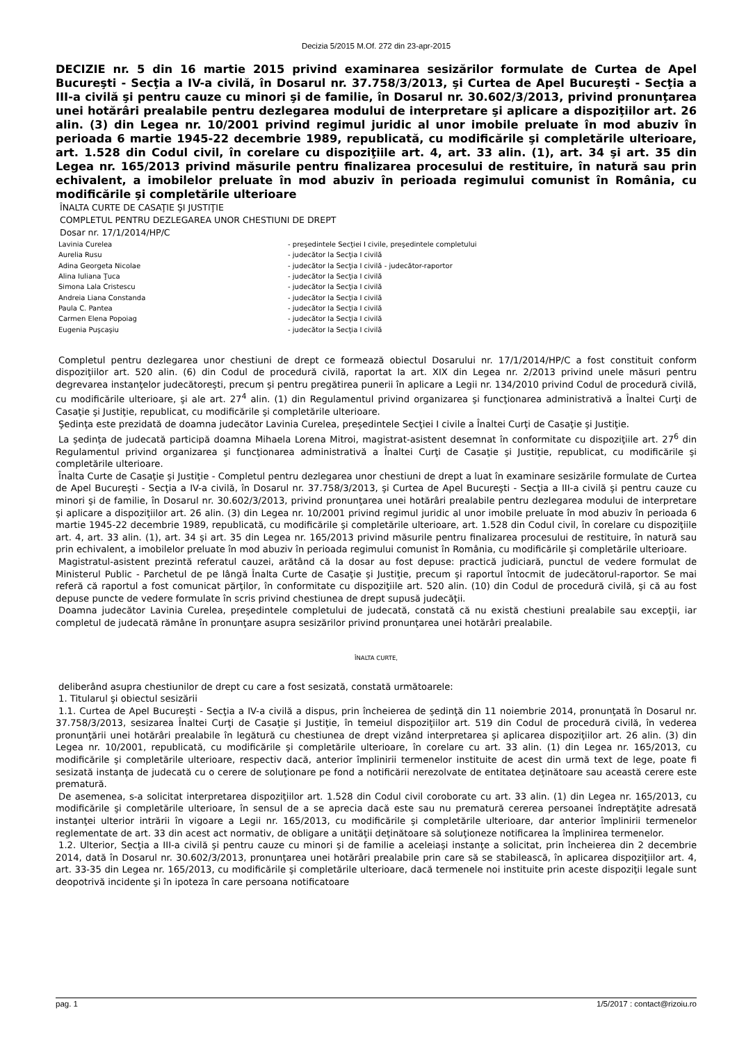Decizia 5/2015 M.Of. 272 din 23-apr-2015
DECIZIE nr. 5 din 16 martie 2015 privind examinarea sesizărilor formulate de Curtea de Apel Bucureşti - Secţia a IV-a civilă, în Dosarul nr. 37.758/3/2013, şi Curtea de Apel Bucureşti - Secţia a III-a civilă şi pentru cauze cu minori şi de familie, în Dosarul nr. 30.602/3/2013, privind pronunţarea unei hotărâri prealabile pentru dezlegarea modului de interpretare şi aplicare a dispoziţiilor art. 26 alin. (3) din Legea nr. 10/2001 privind regimul juridic al unor imobile preluate în mod abuziv în perioada 6 martie 1945-22 decembrie 1989, republicată, cu modificările şi completările ulterioare, art. 1.528 din Codul civil, în corelare cu dispoziţiile art. 4, art. 33 alin. (1), art. 34 şi art. 35 din Legea nr. 165/2013 privind măsurile pentru finalizarea procesului de restituire, în natură sau prin echivalent, a imobilelor preluate în mod abuziv în perioada regimului comunist în România, cu modificările şi completările ulterioare
ÎNALTA CURTE DE CASAŢIE ŞI JUSTIŢIE
COMPLETUL PENTRU DEZLEGAREA UNOR CHESTIUNI DE DREPT
Dosar nr. 17/1/2014/HP/C
| Lavinia Curelea | - preşedintele Secţiei I civile, preşedintele completului |
| Aurelia Rusu | - judecător la Secţia I civilă |
| Adina Georgeta Nicolae | - judecător la Secţia I civilă - judecător-raportor |
| Alina Iuliana Ţuca | - judecător la Secţia I civilă |
| Simona Lala Cristescu | - judecător la Secţia I civilă |
| Andreia Liana Constanda | - judecător la Secţia I civilă |
| Paula C. Pantea | - judecător la Secţia I civilă |
| Carmen Elena Popoiag | - judecător la Secţia I civilă |
| Eugenia Puşcaşiu | - judecător la Secţia I civilă |
Completul pentru dezlegarea unor chestiuni de drept ce formează obiectul Dosarului nr. 17/1/2014/HP/C a fost constituit conform dispoziţiilor art. 520 alin. (6) din Codul de procedură civilă, raportat la art. XIX din Legea nr. 2/2013 privind unele măsuri pentru degrevarea instanţelor judecătoreşti, precum şi pentru pregătirea punerii în aplicare a Legii nr. 134/2010 privind Codul de procedură civilă, cu modificările ulterioare, şi ale art. 27<sup>4</sup> alin. (1) din Regulamentul privind organizarea şi funcţionarea administrativă a Înaltei Curţi de Casaţie şi Justiţie, republicat, cu modificările şi completările ulterioare.
Şedinţa este prezidată de doamna judecător Lavinia Curelea, preşedintele Secţiei I civile a Înaltei Curţi de Casaţie şi Justiţie.
La şedinţa de judecată participă doamna Mihaela Lorena Mitroi, magistrat-asistent desemnat în conformitate cu dispoziţiile art. 27<sup>6</sup> din Regulamentul privind organizarea şi funcţionarea administrativă a Înaltei Curţi de Casaţie şi Justiţie, republicat, cu modificările şi completările ulterioare.
Înalta Curte de Casaţie şi Justiţie - Completul pentru dezlegarea unor chestiuni de drept a luat în examinare sesizările formulate de Curtea de Apel Bucureşti - Secţia a IV-a civilă, în Dosarul nr. 37.758/3/2013, şi Curtea de Apel Bucureşti - Secţia a III-a civilă şi pentru cauze cu minori şi de familie, în Dosarul nr. 30.602/3/2013, privind pronunţarea unei hotărâri prealabile pentru dezlegarea modului de interpretare şi aplicare a dispoziţiilor art. 26 alin. (3) din Legea nr. 10/2001 privind regimul juridic al unor imobile preluate în mod abuziv în perioada 6 martie 1945-22 decembrie 1989, republicată, cu modificările şi completările ulterioare, art. 1.528 din Codul civil, în corelare cu dispoziţiile art. 4, art. 33 alin. (1), art. 34 şi art. 35 din Legea nr. 165/2013 privind măsurile pentru finalizarea procesului de restituire, în natură sau prin echivalent, a imobilelor preluate în mod abuziv în perioada regimului comunist în România, cu modificările şi completările ulterioare.
Magistratul-asistent prezintă referatul cauzei, arătând că la dosar au fost depuse: practică judiciară, punctul de vedere formulat de Ministerul Public - Parchetul de pe lângă Înalta Curte de Casaţie şi Justiţie, precum şi raportul întocmit de judecătorul-raportor. Se mai referă că raportul a fost comunicat părţilor, în conformitate cu dispoziţiile art. 520 alin. (10) din Codul de procedură civilă, şi că au fost depuse puncte de vedere formulate în scris privind chestiunea de drept supusă judecăţii.
Doamna judecător Lavinia Curelea, preşedintele completului de judecată, constată că nu există chestiuni prealabile sau excepţii, iar completul de judecată rămâne în pronunţare asupra sesizărilor privind pronunţarea unei hotărâri prealabile.
ÎNALTA CURTE,
deliberând asupra chestiunilor de drept cu care a fost sesizată, constată următoarele:
1. Titularul şi obiectul sesizării
1.1. Curtea de Apel Bucureşti - Secţia a IV-a civilă a dispus, prin încheierea de şedinţă din 11 noiembrie 2014, pronunţată în Dosarul nr. 37.758/3/2013, sesizarea Înaltei Curţi de Casaţie şi Justiţie, în temeiul dispoziţiilor art. 519 din Codul de procedură civilă, în vederea pronunţării unei hotărâri prealabile în legătură cu chestiunea de drept vizând interpretarea şi aplicarea dispoziţiilor art. 26 alin. (3) din Legea nr. 10/2001, republicată, cu modificările şi completările ulterioare, în corelare cu art. 33 alin. (1) din Legea nr. 165/2013, cu modificările şi completările ulterioare, respectiv dacă, anterior împlinirii termenelor instituite de acest din urmă text de lege, poate fi sesizată instanţa de judecată cu o cerere de soluţionare pe fond a notificării nerezolvate de entitatea deţinătoare sau această cerere este prematură.
De asemenea, s-a solicitat interpretarea dispoziţiilor art. 1.528 din Codul civil coroborate cu art. 33 alin. (1) din Legea nr. 165/2013, cu modificările şi completările ulterioare, în sensul de a se aprecia dacă este sau nu prematură cererea persoanei îndreptăţite adresată instanţei ulterior intrării în vigoare a Legii nr. 165/2013, cu modificările şi completările ulterioare, dar anterior împlinirii termenelor reglementate de art. 33 din acest act normativ, de obligare a unităţii deţinătoare să soluţioneze notificarea la împlinirea termenelor.
1.2. Ulterior, Secţia a III-a civilă şi pentru cauze cu minori şi de familie a aceleiaşi instanţe a solicitat, prin încheierea din 2 decembrie 2014, dată în Dosarul nr. 30.602/3/2013, pronunţarea unei hotărâri prealabile prin care să se stabilească, în aplicarea dispoziţiilor art. 4, art. 33-35 din Legea nr. 165/2013, cu modificările şi completările ulterioare, dacă termenele noi instituite prin aceste dispoziţii legale sunt deopotrivă incidente şi în ipoteza în care persoana notificatoare
pag. 1 1/5/2017 : contact@rizoiu.ro